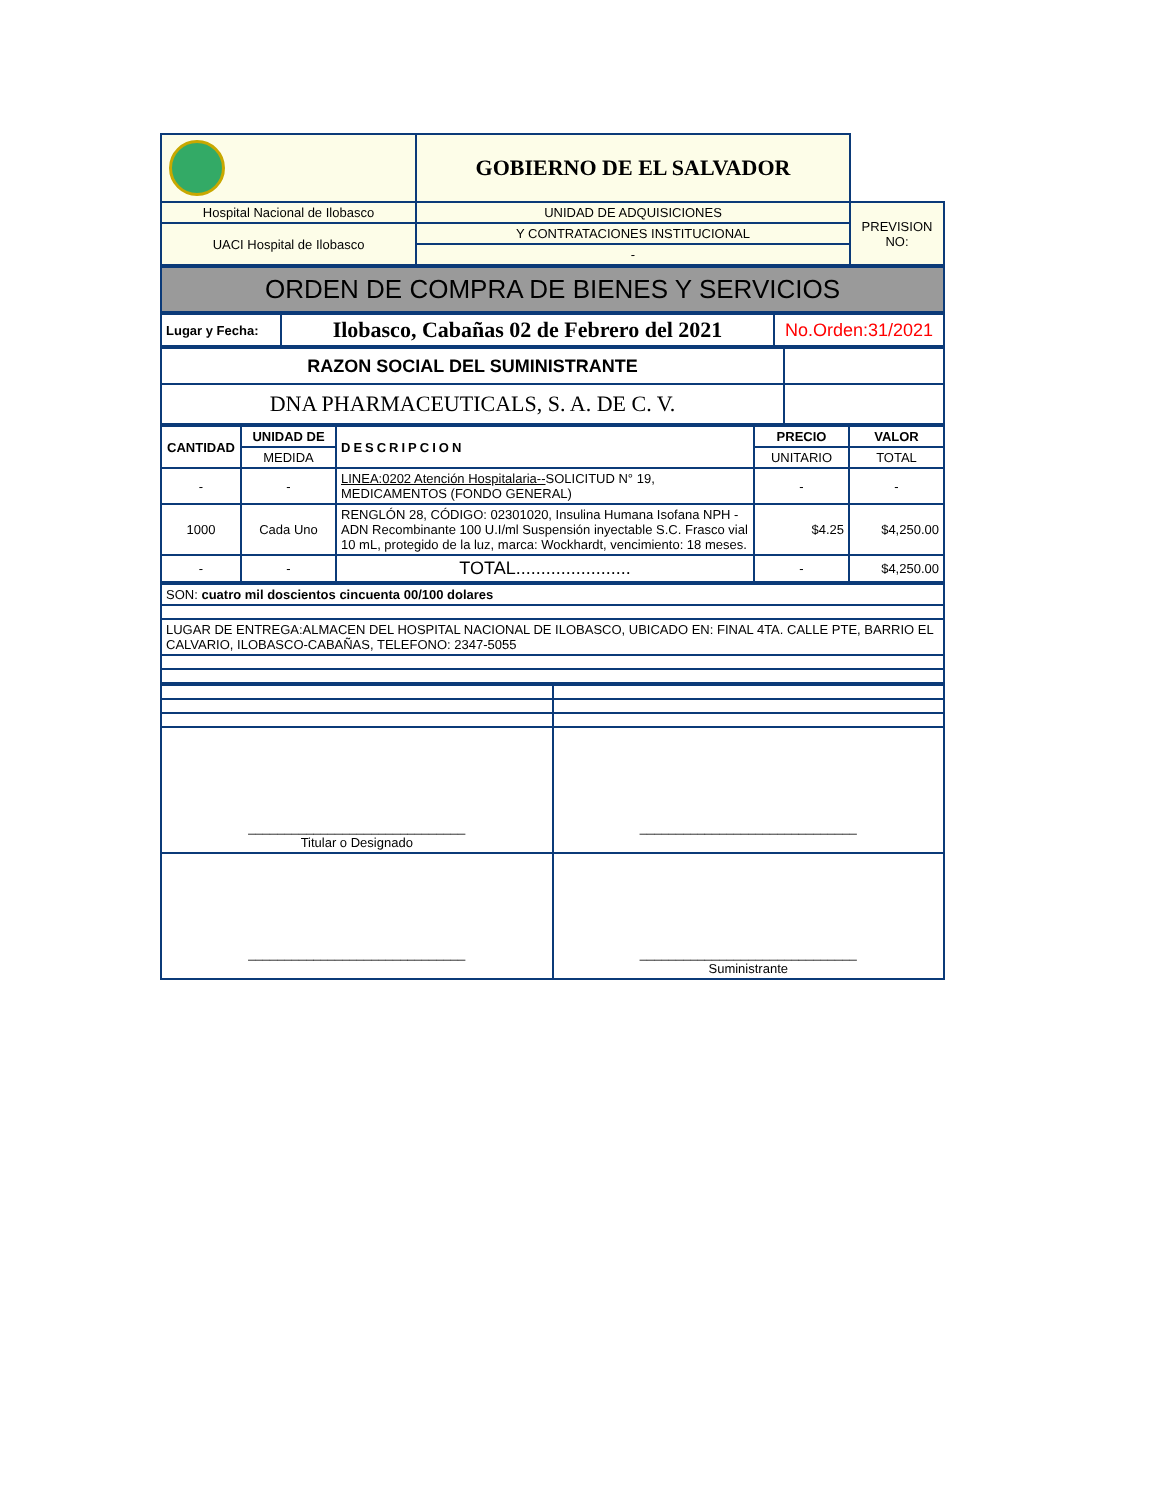| | GOBIERNO DE EL SALVADOR | |
| Hospital Nacional de Ilobasco | UNIDAD DE ADQUISICIONES | PREVISION NO: |
| UACI Hospital de Ilobasco | Y CONTRATACIONES INSTITUCIONAL | |
| | - | |
| ORDEN DE COMPRA DE BIENES Y SERVICIOS |
| Lugar y Fecha: | Ilobasco, Cabañas 02 de Febrero del 2021 | No.Orden:31/2021 |
| RAZON SOCIAL DEL SUMINISTRANTE | |
| DNA PHARMACEUTICALS, S. A. DE C. V. | |
| CANTIDAD | UNIDAD DE | DESCRIPCION | PRECIO | VALOR |
| --- | --- | --- | --- | --- |
| | MEDIDA | | UNITARIO | TOTAL |
| - | - | LINEA:0202 Atención Hospitalaria-- SOLICITUD N° 19, MEDICAMENTOS (FONDO GENERAL) | - | - |
| 1000 | Cada Uno | RENGLÓN 28, CÓDIGO: 02301020, Insulina Humana Isofana NPH - ADN Recombinante 100 U.I/ml Suspensión inyectable S.C. Frasco vial 10 mL, protegido de la luz, marca: Wockhardt, vencimiento: 18 meses. | $4.25 | $4,250.00 |
| - | - | TOTAL....................... | - | $4,250.00 |
| SON: cuatro mil doscientos cincuenta 00/100 dolares |
| LUGAR DE ENTREGA:ALMACEN DEL HOSPITAL NACIONAL DE ILOBASCO, UBICADO EN: FINAL 4TA. CALLE PTE, BARRIO EL CALVARIO, ILOBASCO-CABAÑAS, TELEFONO: 2347-5055 |
| ______________________________ Titular o Designado | ______________________________ |
| ______________________________ | ______________________________ Suministrante |